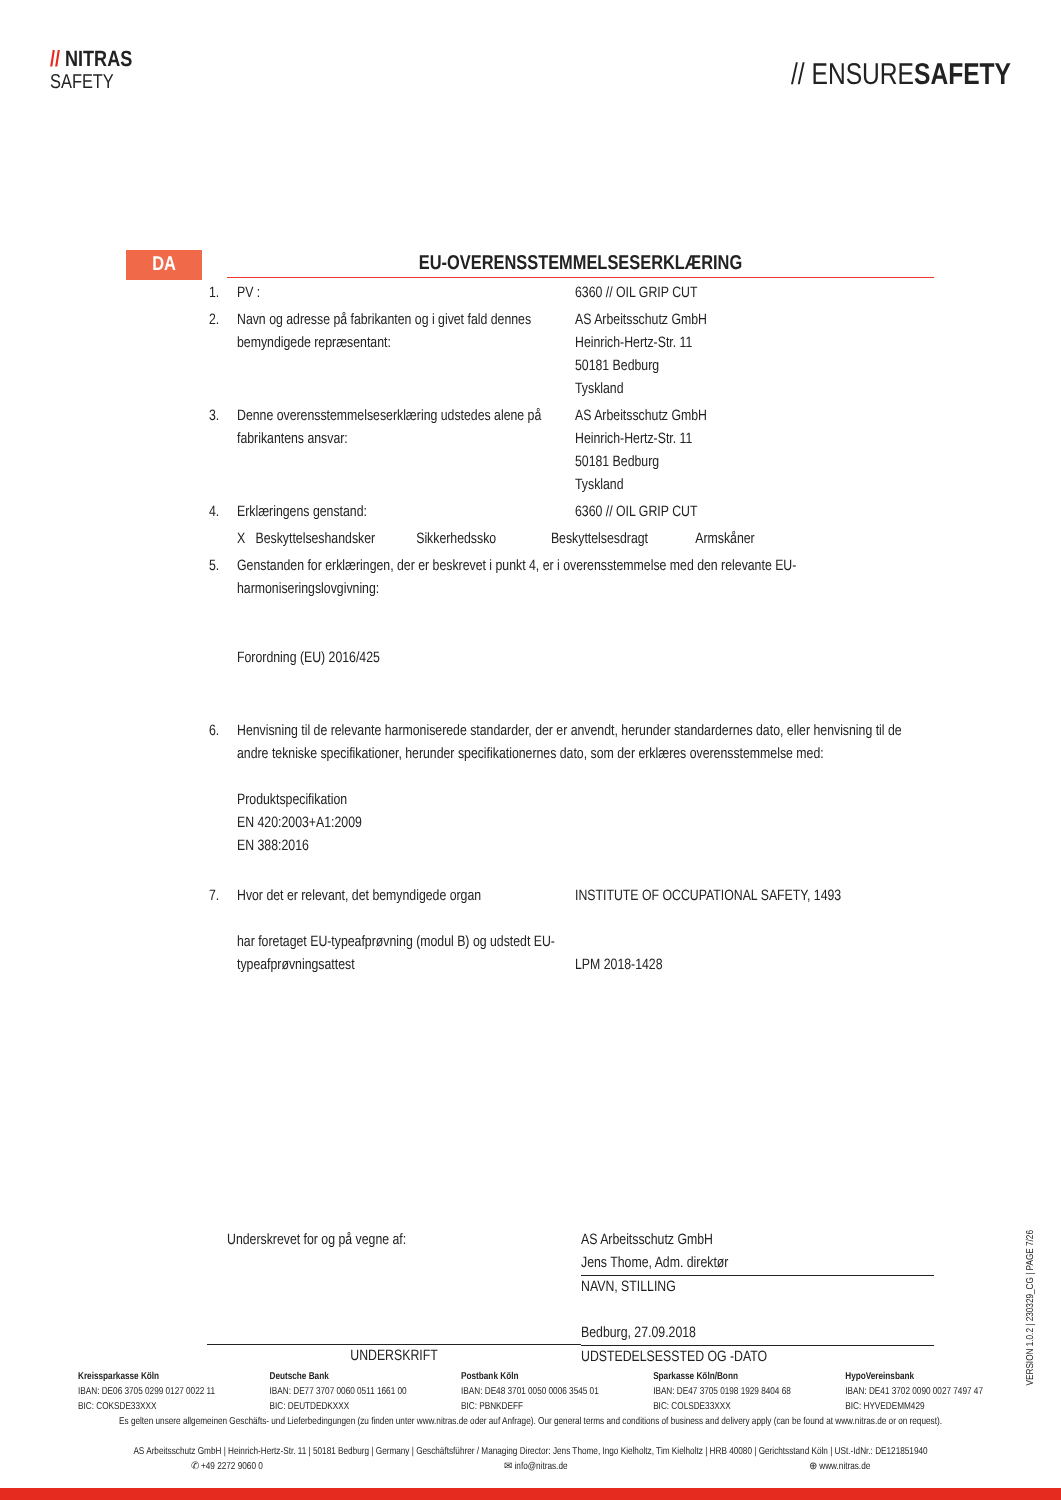// NITRAS
SAFETY
// ENSURESAFETY
DA
EU-OVERENSSTEMMELSESERKLÆRING
| 1. | PV : | 6360 // OIL GRIP CUT |
| 2. | Navn og adresse på fabrikanten og i givet fald dennes bemyndigede repræsentant: | AS Arbeitsschutz GmbH Heinrich-Hertz-Str. 11 50181 Bedburg Tyskland |
| 3. | Denne overensstemmelseserklæring udstedes alene på fabrikantens ansvar: | AS Arbeitsschutz GmbH Heinrich-Hertz-Str. 11 50181 Bedburg Tyskland |
| 4. | Erklæringens genstand: | 6360 // OIL GRIP CUT |
| | X Beskyttelseshandsker Sikkerhedssko Beskyttelsesdragt Armskåner | |
| 5. | Genstanden for erklæringen, der er beskrevet i punkt 4, er i overensstemmelse med den relevante EU-harmoniseringslovgivning: Forordning (EU) 2016/425 | |
| 6. | Henvisning til de relevante harmoniserede standarder, der er anvendt, herunder standardernes dato, eller henvisning til de andre tekniske specifikationer, herunder specifikationernes dato, som der erklæres overensstemmelse med: Produktspecifikation EN 420:2003+A1:2009 EN 388:2016 | |
| 7. | Hvor det er relevant, det bemyndigede organ har foretaget EU-typeafprøvning (modul B) og udstedt EU-typeafprøvningsattest | INSTITUTE OF OCCUPATIONAL SAFETY, 1493 LPM 2018-1428 |
Underskrevet for og på vegne af:
UNDERSKRIFT
AS Arbeitsschutz GmbH
Jens Thome, Adm. direktør
NAVN, STILLING
Bedburg, 27.09.2018
UDSTEDELSESSTED OG -DATO
Kreissparkasse Köln
IBAN: DE06 3705 0299 0127 0022 11
BIC: COKSDE33XXX
Deutsche Bank
IBAN: DE77 3707 0060 0511 1661 00
BIC: DEUTDEDKXXX
Postbank Köln
IBAN: DE48 3701 0050 0006 3545 01
BIC: PBNKDEFF
Sparkasse Köln/Bonn
IBAN: DE47 3705 0198 1929 8404 68
BIC: COLSDE33XXX
HypoVereinsbank
IBAN: DE41 3702 0090 0027 7497 47
BIC: HYVEDEMM429
Es gelten unsere allgemeinen Geschäfts- und Lieferbedingungen (zu finden unter www.nitras.de oder auf Anfrage). Our general terms and conditions of business and delivery apply (can be found at www.nitras.de or on request).
AS Arbeitsschutz GmbH | Heinrich-Hertz-Str. 11 | 50181 Bedburg | Germany | Geschäftsführer / Managing Director: Jens Thome, Ingo Kielholtz, Tim Kielholtz | HRB 40080 | Gerichtsstand Köln | USt.-IdNr.: DE121851940
✆ +49 2272 9060 0 ✉ info@nitras.de ⊕ www.nitras.de
VERSION 1.0.2 | 230329_CG | PAGE 7/26